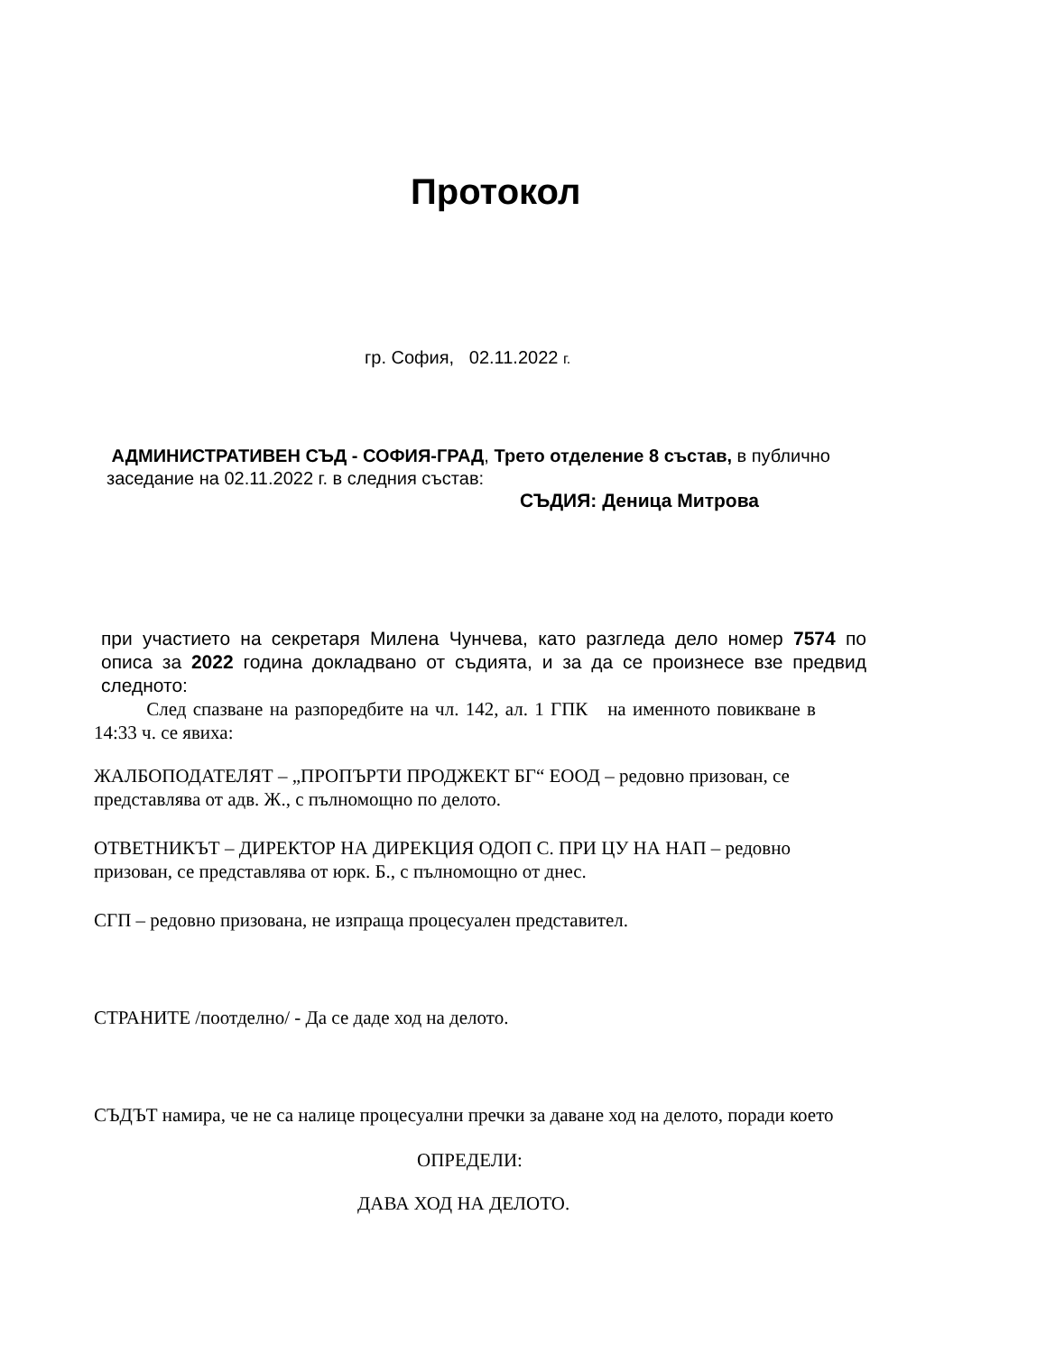Протокол
гр. София, 02.11.2022 г.
АДМИНИСТРАТИВЕН СЪД - СОФИЯ-ГРАД, Трето отделение 8 състав, в публично заседание на 02.11.2022 г. в следния състав:
СЪДИЯ: Деница Митрова
при участието на секретаря Милена Чунчева, като разгледа дело номер 7574 по описа за 2022 година докладвано от съдията, и за да се произнесе взе предвид следното:
След спазване на разпоредбите на чл. 142, ал. 1 ГПК на именното повикване в 14:33 ч. се явиха:
ЖАЛБОПОДАТЕЛЯТ – „ПРОПЪРТИ ПРОДЖЕКТ БГ“ ЕООД – редовно призован, се представлява от адв. Ж., с пълномощно по делото.
ОТВЕТНИКЪТ – ДИРЕКТОР НА ДИРЕКЦИЯ ОДОП С. ПРИ ЦУ НА НАП – редовно призован, се представлява от юрк. Б., с пълномощно от днес.
СГП – редовно призована, не изпраща процесуален представител.
СТРАНИТЕ /поотделно/ - Да се даде ход на делото.
СЪДЪТ намира, че не са налице процесуални пречки за даване ход на делото, поради което
ОПРЕДЕЛИ:
ДАВА ХОД НА ДЕЛОТО.